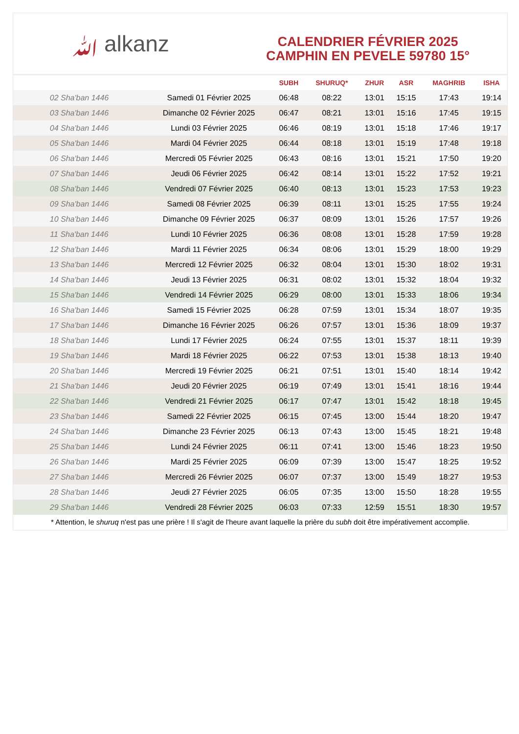ﷲ alkanz
CALENDRIER FÉVRIER 2025
CAMPHIN EN PEVELE 59780 15°
| | | SUBH | SHURUQ* | ZHUR | ASR | MAGHRIB | ISHA |
| --- | --- | --- | --- | --- | --- | --- | --- |
| 02 Sha'ban 1446 | Samedi 01 Février 2025 | 06:48 | 08:22 | 13:01 | 15:15 | 17:43 | 19:14 |
| 03 Sha'ban 1446 | Dimanche 02 Février 2025 | 06:47 | 08:21 | 13:01 | 15:16 | 17:45 | 19:15 |
| 04 Sha'ban 1446 | Lundi 03 Février 2025 | 06:46 | 08:19 | 13:01 | 15:18 | 17:46 | 19:17 |
| 05 Sha'ban 1446 | Mardi 04 Février 2025 | 06:44 | 08:18 | 13:01 | 15:19 | 17:48 | 19:18 |
| 06 Sha'ban 1446 | Mercredi 05 Février 2025 | 06:43 | 08:16 | 13:01 | 15:21 | 17:50 | 19:20 |
| 07 Sha'ban 1446 | Jeudi 06 Février 2025 | 06:42 | 08:14 | 13:01 | 15:22 | 17:52 | 19:21 |
| 08 Sha'ban 1446 | Vendredi 07 Février 2025 | 06:40 | 08:13 | 13:01 | 15:23 | 17:53 | 19:23 |
| 09 Sha'ban 1446 | Samedi 08 Février 2025 | 06:39 | 08:11 | 13:01 | 15:25 | 17:55 | 19:24 |
| 10 Sha'ban 1446 | Dimanche 09 Février 2025 | 06:37 | 08:09 | 13:01 | 15:26 | 17:57 | 19:26 |
| 11 Sha'ban 1446 | Lundi 10 Février 2025 | 06:36 | 08:08 | 13:01 | 15:28 | 17:59 | 19:28 |
| 12 Sha'ban 1446 | Mardi 11 Février 2025 | 06:34 | 08:06 | 13:01 | 15:29 | 18:00 | 19:29 |
| 13 Sha'ban 1446 | Mercredi 12 Février 2025 | 06:32 | 08:04 | 13:01 | 15:30 | 18:02 | 19:31 |
| 14 Sha'ban 1446 | Jeudi 13 Février 2025 | 06:31 | 08:02 | 13:01 | 15:32 | 18:04 | 19:32 |
| 15 Sha'ban 1446 | Vendredi 14 Février 2025 | 06:29 | 08:00 | 13:01 | 15:33 | 18:06 | 19:34 |
| 16 Sha'ban 1446 | Samedi 15 Février 2025 | 06:28 | 07:59 | 13:01 | 15:34 | 18:07 | 19:35 |
| 17 Sha'ban 1446 | Dimanche 16 Février 2025 | 06:26 | 07:57 | 13:01 | 15:36 | 18:09 | 19:37 |
| 18 Sha'ban 1446 | Lundi 17 Février 2025 | 06:24 | 07:55 | 13:01 | 15:37 | 18:11 | 19:39 |
| 19 Sha'ban 1446 | Mardi 18 Février 2025 | 06:22 | 07:53 | 13:01 | 15:38 | 18:13 | 19:40 |
| 20 Sha'ban 1446 | Mercredi 19 Février 2025 | 06:21 | 07:51 | 13:01 | 15:40 | 18:14 | 19:42 |
| 21 Sha'ban 1446 | Jeudi 20 Février 2025 | 06:19 | 07:49 | 13:01 | 15:41 | 18:16 | 19:44 |
| 22 Sha'ban 1446 | Vendredi 21 Février 2025 | 06:17 | 07:47 | 13:01 | 15:42 | 18:18 | 19:45 |
| 23 Sha'ban 1446 | Samedi 22 Février 2025 | 06:15 | 07:45 | 13:00 | 15:44 | 18:20 | 19:47 |
| 24 Sha'ban 1446 | Dimanche 23 Février 2025 | 06:13 | 07:43 | 13:00 | 15:45 | 18:21 | 19:48 |
| 25 Sha'ban 1446 | Lundi 24 Février 2025 | 06:11 | 07:41 | 13:00 | 15:46 | 18:23 | 19:50 |
| 26 Sha'ban 1446 | Mardi 25 Février 2025 | 06:09 | 07:39 | 13:00 | 15:47 | 18:25 | 19:52 |
| 27 Sha'ban 1446 | Mercredi 26 Février 2025 | 06:07 | 07:37 | 13:00 | 15:49 | 18:27 | 19:53 |
| 28 Sha'ban 1446 | Jeudi 27 Février 2025 | 06:05 | 07:35 | 13:00 | 15:50 | 18:28 | 19:55 |
| 29 Sha'ban 1446 | Vendredi 28 Février 2025 | 06:03 | 07:33 | 12:59 | 15:51 | 18:30 | 19:57 |
* Attention, le shuruq n'est pas une prière ! Il s'agit de l'heure avant laquelle la prière du subh doit être impérativement accomplie.